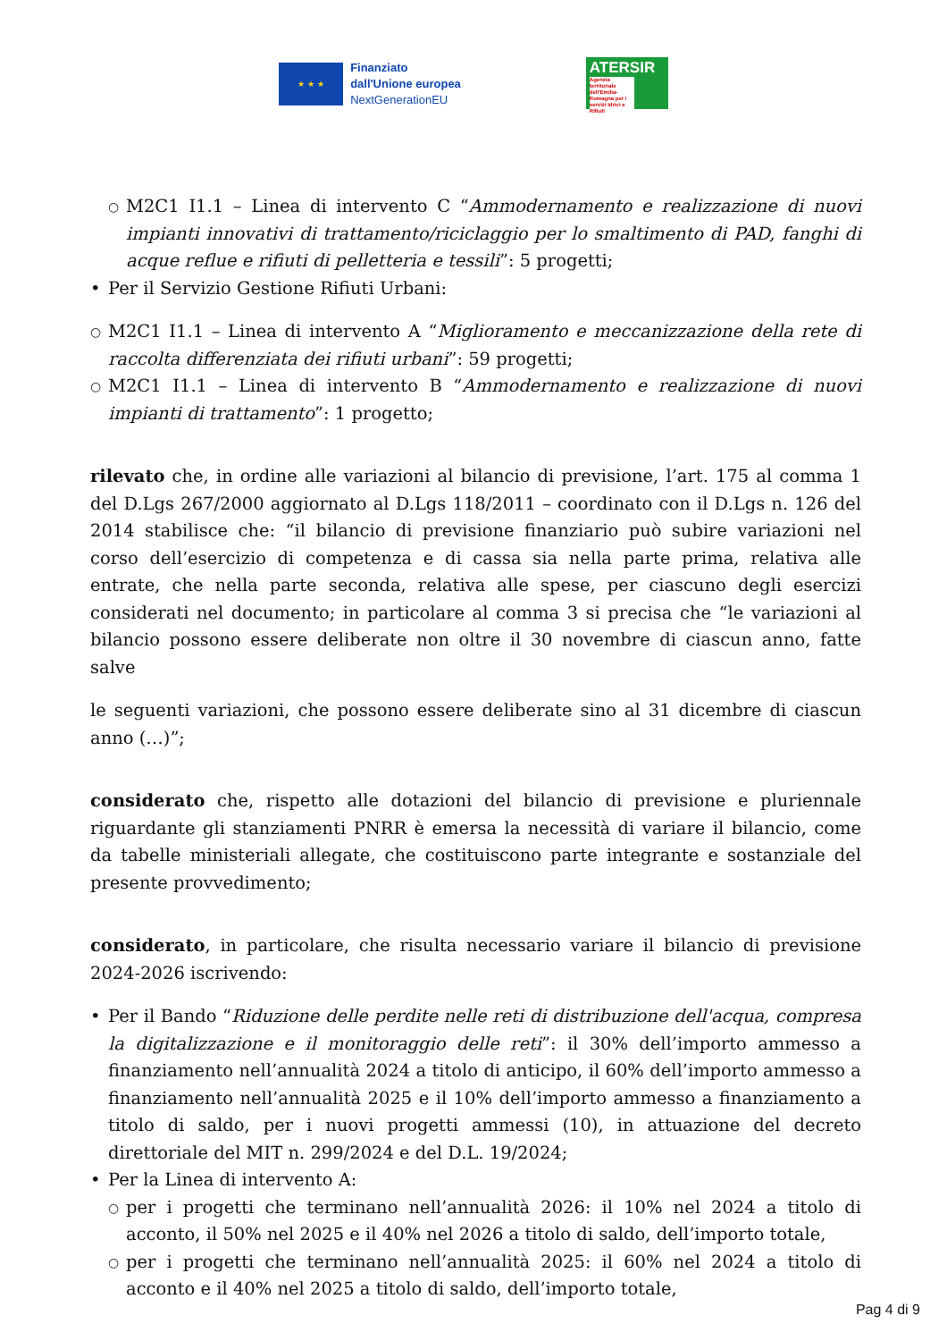★ ★ ★
Finanziato
dall'Unione europea
NextGenerationEU
ATERSIR
Agenzia territoriale dell'Emilia-Romagna per i servizi Idrici e Rifiuti
○ M2C1 I1.1 – Linea di intervento C “Ammodernamento e realizzazione di nuovi impianti innovativi di trattamento/riciclaggio per lo smaltimento di PAD, fanghi di acque reflue e rifiuti di pelletteria e tessili”: 5 progetti;
• Per il Servizio Gestione Rifiuti Urbani:
○ M2C1 I1.1 – Linea di intervento A “Miglioramento e meccanizzazione della rete di raccolta differenziata dei rifiuti urbani”: 59 progetti;
○ M2C1 I1.1 – Linea di intervento B “Ammodernamento e realizzazione di nuovi impianti di trattamento”: 1 progetto;
rilevato che, in ordine alle variazioni al bilancio di previsione, l’art. 175 al comma 1 del D.Lgs 267/2000 aggiornato al D.Lgs 118/2011 – coordinato con il D.Lgs n. 126 del 2014 stabilisce che: “il bilancio di previsione finanziario può subire variazioni nel corso dell’esercizio di competenza e di cassa sia nella parte prima, relativa alle entrate, che nella parte seconda, relativa alle spese, per ciascuno degli esercizi considerati nel documento; in particolare al comma 3 si precisa che “le variazioni al bilancio possono essere deliberate non oltre il 30 novembre di ciascun anno, fatte salve
le seguenti variazioni, che possono essere deliberate sino al 31 dicembre di ciascun anno (…)”;
considerato che, rispetto alle dotazioni del bilancio di previsione e pluriennale riguardante gli stanziamenti PNRR è emersa la necessità di variare il bilancio, come da tabelle ministeriali allegate, che costituiscono parte integrante e sostanziale del presente provvedimento;
considerato, in particolare, che risulta necessario variare il bilancio di previsione 2024-2026 iscrivendo:
• Per il Bando “Riduzione delle perdite nelle reti di distribuzione dell'acqua, compresa la digitalizzazione e il monitoraggio delle reti”: il 30% dell’importo ammesso a finanziamento nell’annualità 2024 a titolo di anticipo, il 60% dell’importo ammesso a finanziamento nell’annualità 2025 e il 10% dell’importo ammesso a finanziamento a titolo di saldo, per i nuovi progetti ammessi (10), in attuazione del decreto direttoriale del MIT n. 299/2024 e del D.L. 19/2024;
• Per la Linea di intervento A:
○ per i progetti che terminano nell’annualità 2026: il 10% nel 2024 a titolo di acconto, il 50% nel 2025 e il 40% nel 2026 a titolo di saldo, dell’importo totale,
○ per i progetti che terminano nell’annualità 2025: il 60% nel 2024 a titolo di acconto e il 40% nel 2025 a titolo di saldo, dell’importo totale,
Pag 4 di 9